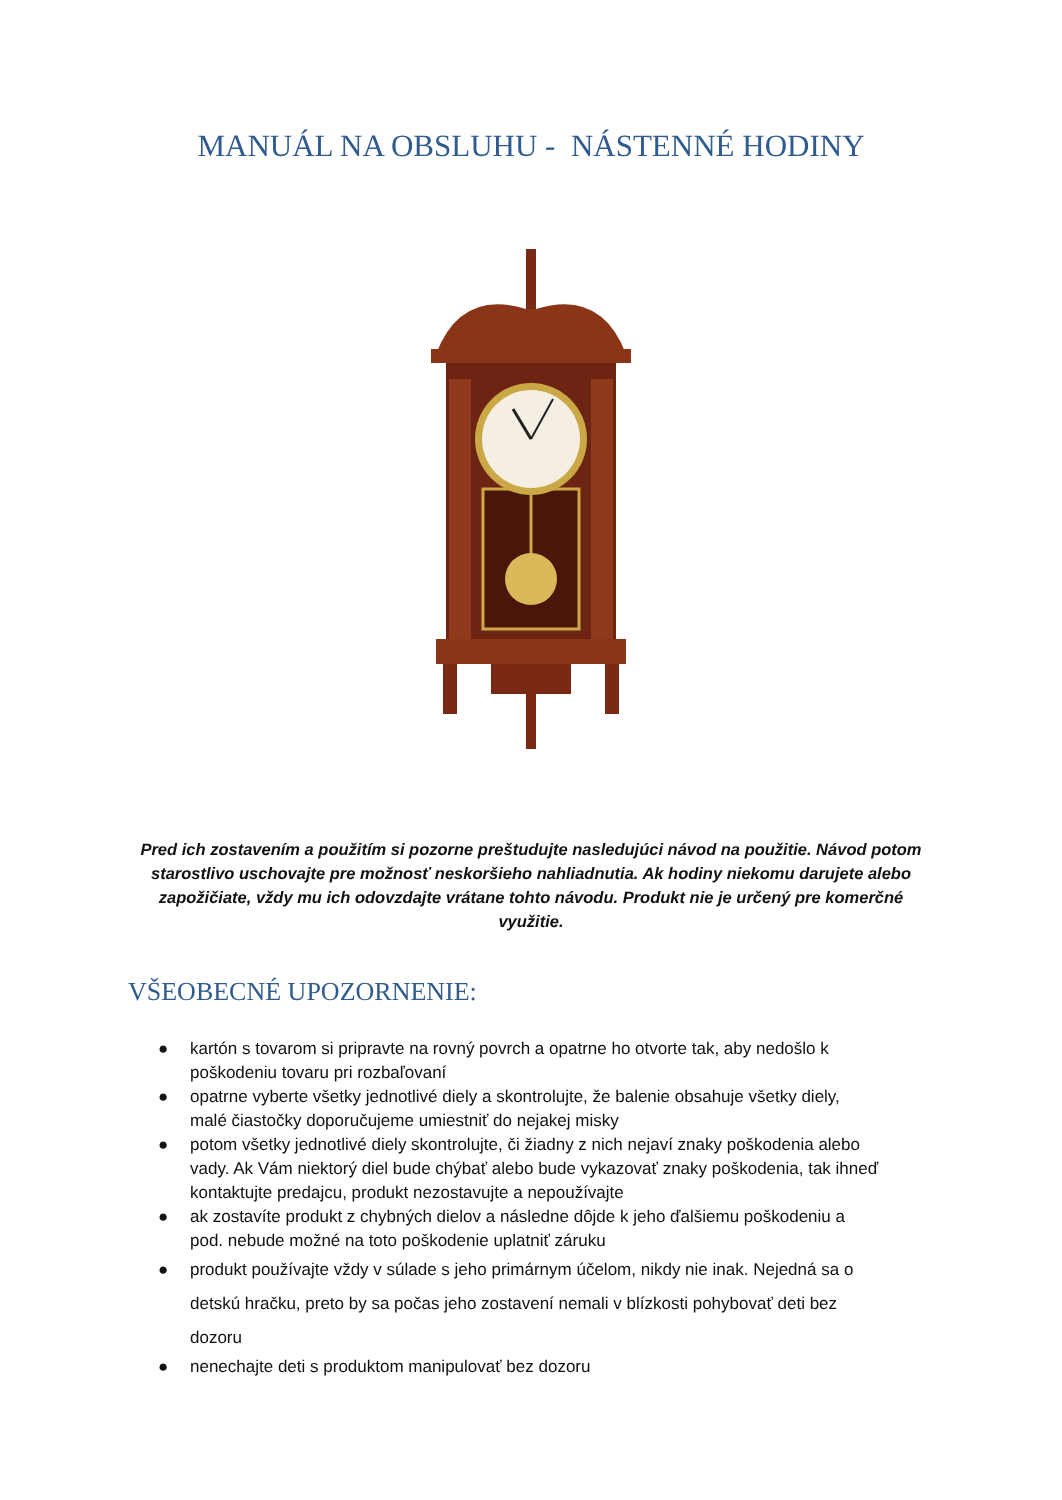MANUÁL NA OBSLUHU - NÁSTENNÉ HODINY
Pred ich zostavením a použitím si pozorne preštudujte nasledujúci návod na použitie. Návod potom starostlivo uschovajte pre možnosť neskoršieho nahliadnutia. Ak hodiny niekomu darujete alebo zapožičiate, vždy mu ich odovzdajte vrátane tohto návodu. Produkt nie je určený pre komerčné využitie.
VŠEOBECNÉ UPOZORNENIE:
● kartón s tovarom si pripravte na rovný povrch a opatrne ho otvorte tak, aby nedošlo k poškodeniu tovaru pri rozbaľovaní
● opatrne vyberte všetky jednotlivé diely a skontrolujte, že balenie obsahuje všetky diely, malé čiastočky doporučujeme umiestniť do nejakej misky
● potom všetky jednotlivé diely skontrolujte, či žiadny z nich nejaví znaky poškodenia alebo vady. Ak Vám niektorý diel bude chýbať alebo bude vykazovať znaky poškodenia, tak ihneď kontaktujte predajcu, produkt nezostavujte a nepoužívajte
● ak zostavíte produkt z chybných dielov a následne dôjde k jeho ďalšiemu poškodeniu a pod. nebude možné na toto poškodenie uplatniť záruku
● produkt používajte vždy v súlade s jeho primárnym účelom, nikdy nie inak. Nejedná sa o detskú hračku, preto by sa počas jeho zostavení nemali v blízkosti pohybovať deti bez dozoru
● nenechajte deti s produktom manipulovať bez dozoru